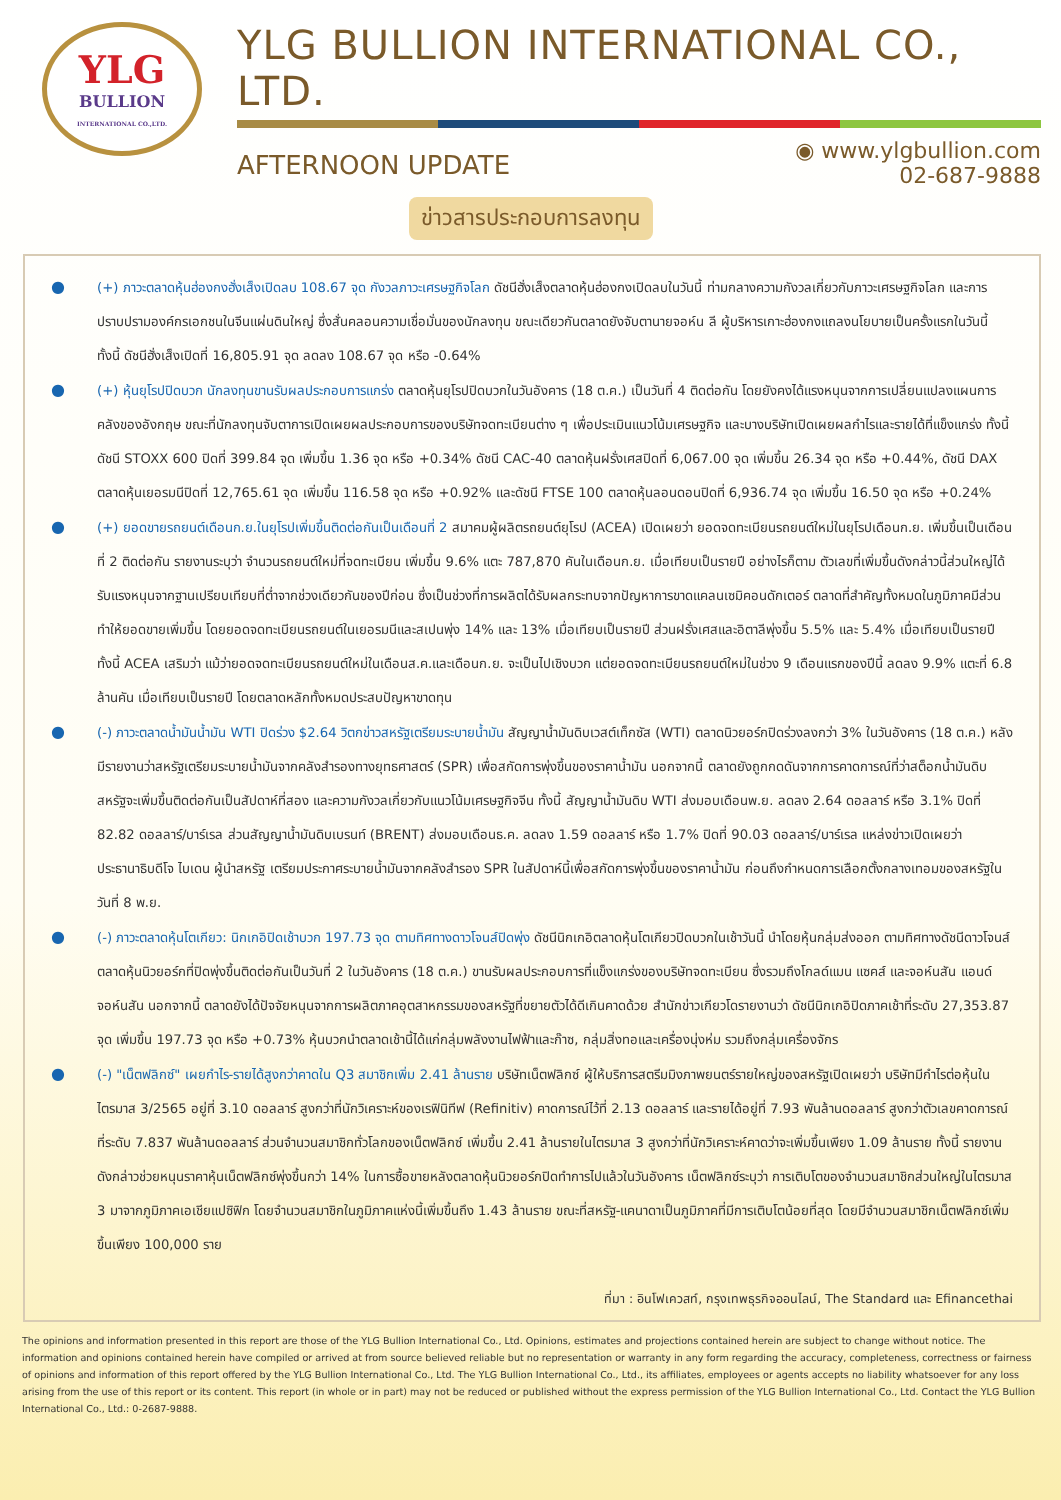YLG
BULLION
INTERNATIONAL CO.,LTD.
YLG BULLION INTERNATIONAL CO., LTD.
AFTERNOON UPDATE
◉ www.ylgbullion.com
02-687-9888
ข่าวสารประกอบการลงทุน
● (+) ภาวะตลาดหุ้นฮ่องกงฮั่งเส็งเปิดลบ 108.67 จุด กังวลภาวะเศรษฐกิจโลก ดัชนีฮั่งเส็งตลาดหุ้นฮ่องกงเปิดลบในวันนี้ ท่ามกลางความกังวลเกี่ยวกับภาวะเศรษฐกิจโลก และการปราบปรามองค์กรเอกชนในจีนแผ่นดินใหญ่ ซึ่งสั่นคลอนความเชื่อมั่นของนักลงทุน ขณะเดียวกันตลาดยังจับตานายจอห์น ลี ผู้บริหารเกาะฮ่องกงแถลงนโยบายเป็นครั้งแรกในวันนี้ ทั้งนี้ ดัชนีฮั่งเส็งเปิดที่ 16,805.91 จุด ลดลง 108.67 จุด หรือ -0.64%
● (+) หุ้นยุโรปปิดบวก นักลงทุนขานรับผลประกอบการแกร่ง ตลาดหุ้นยุโรปปิดบวกในวันอังคาร (18 ต.ค.) เป็นวันที่ 4 ติดต่อกัน โดยยังคงได้แรงหนุนจากการเปลี่ยนแปลงแผนการคลังของอังกฤษ ขณะที่นักลงทุนจับตาการเปิดเผยผลประกอบการของบริษัทจดทะเบียนต่าง ๆ เพื่อประเมินแนวโน้มเศรษฐกิจ และบางบริษัทเปิดเผยผลกำไรและรายได้ที่แข็งแกร่ง ทั้งนี้ ดัชนี STOXX 600 ปิดที่ 399.84 จุด เพิ่มขึ้น 1.36 จุด หรือ +0.34% ดัชนี CAC-40 ตลาดหุ้นฝรั่งเศสปิดที่ 6,067.00 จุด เพิ่มขึ้น 26.34 จุด หรือ +0.44%, ดัชนี DAX ตลาดหุ้นเยอรมนีปิดที่ 12,765.61 จุด เพิ่มขึ้น 116.58 จุด หรือ +0.92% และดัชนี FTSE 100 ตลาดหุ้นลอนดอนปิดที่ 6,936.74 จุด เพิ่มขึ้น 16.50 จุด หรือ +0.24%
● (+) ยอดขายรถยนต์เดือนก.ย.ในยุโรปเพิ่มขึ้นติดต่อกันเป็นเดือนที่ 2 สมาคมผู้ผลิตรถยนต์ยุโรป (ACEA) เปิดเผยว่า ยอดจดทะเบียนรถยนต์ใหม่ในยุโรปเดือนก.ย. เพิ่มขึ้นเป็นเดือนที่ 2 ติดต่อกัน รายงานระบุว่า จำนวนรถยนต์ใหม่ที่จดทะเบียน เพิ่มขึ้น 9.6% แตะ 787,870 คันในเดือนก.ย. เมื่อเทียบเป็นรายปี อย่างไรก็ตาม ตัวเลขที่เพิ่มขึ้นดังกล่าวนี้ส่วนใหญ่ได้รับแรงหนุนจากฐานเปรียบเทียบที่ต่ำจากช่วงเดียวกันของปีก่อน ซึ่งเป็นช่วงที่การผลิตได้รับผลกระทบจากปัญหาการขาดแคลนเซมิคอนดักเตอร์ ตลาดที่สำคัญทั้งหมดในภูมิภาคมีส่วนทำให้ยอดขายเพิ่มขึ้น โดยยอดจดทะเบียนรถยนต์ในเยอรมนีและสเปนพุ่ง 14% และ 13% เมื่อเทียบเป็นรายปี ส่วนฝรั่งเศสและอิตาลีพุ่งขึ้น 5.5% และ 5.4% เมื่อเทียบเป็นรายปี ทั้งนี้ ACEA เสริมว่า แม้ว่ายอดจดทะเบียนรถยนต์ใหม่ในเดือนส.ค.และเดือนก.ย. จะเป็นไปเชิงบวก แต่ยอดจดทะเบียนรถยนต์ใหม่ในช่วง 9 เดือนแรกของปีนี้ ลดลง 9.9% แตะที่ 6.8 ล้านคัน เมื่อเทียบเป็นรายปี โดยตลาดหลักทั้งหมดประสบปัญหาขาดทุน
● (-) ภาวะตลาดน้ำมันน้ำมัน WTI ปิดร่วง $2.64 วิตกข่าวสหรัฐเตรียมระบายน้ำมัน สัญญาน้ำมันดิบเวสต์เท็กซัส (WTI) ตลาดนิวยอร์กปิดร่วงลงกว่า 3% ในวันอังคาร (18 ต.ค.) หลังมีรายงานว่าสหรัฐเตรียมระบายน้ำมันจากคลังสำรองทางยุทธศาสตร์ (SPR) เพื่อสกัดการพุ่งขึ้นของราคาน้ำมัน นอกจากนี้ ตลาดยังถูกกดดันจากการคาดการณ์ที่ว่าสต็อกน้ำมันดิบสหรัฐจะเพิ่มขึ้นติดต่อกันเป็นสัปดาห์ที่สอง และความกังวลเกี่ยวกับแนวโน้มเศรษฐกิจจีน ทั้งนี้ สัญญาน้ำมันดิบ WTI ส่งมอบเดือนพ.ย. ลดลง 2.64 ดอลลาร์ หรือ 3.1% ปิดที่ 82.82 ดอลลาร์/บาร์เรล ส่วนสัญญาน้ำมันดิบเบรนท์ (BRENT) ส่งมอบเดือนธ.ค. ลดลง 1.59 ดอลลาร์ หรือ 1.7% ปิดที่ 90.03 ดอลลาร์/บาร์เรล แหล่งข่าวเปิดเผยว่า ประธานาธิบดีโจ ไบเดน ผู้นำสหรัฐ เตรียมประกาศระบายน้ำมันจากคลังสำรอง SPR ในสัปดาห์นี้เพื่อสกัดการพุ่งขึ้นของราคาน้ำมัน ก่อนถึงกำหนดการเลือกตั้งกลางเทอมของสหรัฐในวันที่ 8 พ.ย.
● (-) ภาวะตลาดหุ้นโตเกียว: นิกเกอิปิดเช้าบวก 197.73 จุด ตามทิศทางดาวโจนส์ปิดพุ่ง ดัชนีนิกเกอิตลาดหุ้นโตเกียวปิดบวกในเช้าวันนี้ นำโดยหุ้นกลุ่มส่งออก ตามทิศทางดัชนีดาวโจนส์ตลาดหุ้นนิวยอร์กที่ปิดพุ่งขึ้นติดต่อกันเป็นวันที่ 2 ในวันอังคาร (18 ต.ค.) ขานรับผลประกอบการที่แข็งแกร่งของบริษัทจดทะเบียน ซึ่งรวมถึงโกลด์แมน แซคส์ และจอห์นสัน แอนด์ จอห์นสัน นอกจากนี้ ตลาดยังได้ปัจจัยหนุนจากการผลิตภาคอุตสาหกรรมของสหรัฐที่ขยายตัวได้ดีเกินคาดด้วย สำนักข่าวเกียวโดรายงานว่า ดัชนีนิกเกอิปิดภาคเช้าที่ระดับ 27,353.87 จุด เพิ่มขึ้น 197.73 จุด หรือ +0.73% หุ้นบวกนำตลาดเช้านี้ได้แก่กลุ่มพลังงานไฟฟ้าและก๊าซ, กลุ่มสิ่งทอและเครื่องนุ่งห่ม รวมถึงกลุ่มเครื่องจักร
● (-) "เน็ตฟลิกซ์" เผยกำไร-รายได้สูงกว่าคาดใน Q3 สมาชิกเพิ่ม 2.41 ล้านราย บริษัทเน็ตฟลิกซ์ ผู้ให้บริการสตรีมมิงภาพยนตร์รายใหญ่ของสหรัฐเปิดเผยว่า บริษัทมีกำไรต่อหุ้นในไตรมาส 3/2565 อยู่ที่ 3.10 ดอลลาร์ สูงกว่าที่นักวิเคราะห์ของเรฟินิทีฟ (Refinitiv) คาดการณ์ไว้ที่ 2.13 ดอลลาร์ และรายได้อยู่ที่ 7.93 พันล้านดอลลาร์ สูงกว่าตัวเลขคาดการณ์ที่ระดับ 7.837 พันล้านดอลลาร์ ส่วนจำนวนสมาชิกทั่วโลกของเน็ตฟลิกซ์ เพิ่มขึ้น 2.41 ล้านรายในไตรมาส 3 สูงกว่าที่นักวิเคราะห์คาดว่าจะเพิ่มขึ้นเพียง 1.09 ล้านราย ทั้งนี้ รายงานดังกล่าวช่วยหนุนราคาหุ้นเน็ตฟลิกซ์พุ่งขึ้นกว่า 14% ในการซื้อขายหลังตลาดหุ้นนิวยอร์กปิดทำการไปแล้วในวันอังคาร เน็ตฟลิกซ์ระบุว่า การเติบโตของจำนวนสมาชิกส่วนใหญ่ในไตรมาส 3 มาจากภูมิภาคเอเชียแปซิฟิก โดยจำนวนสมาชิกในภูมิภาคแห่งนี้เพิ่มขึ้นถึง 1.43 ล้านราย ขณะที่สหรัฐ-แคนาดาเป็นภูมิภาคที่มีการเติบโตน้อยที่สุด โดยมีจำนวนสมาชิกเน็ตฟลิกซ์เพิ่มขึ้นเพียง 100,000 ราย
ที่มา : อินโฟเควสท์, กรุงเทพธุรกิจออนไลน์, The Standard และ Efinancethai
The opinions and information presented in this report are those of the YLG Bullion International Co., Ltd. Opinions, estimates and projections contained herein are subject to change without notice. The information and opinions contained herein have compiled or arrived at from source believed reliable but no representation or warranty in any form regarding the accuracy, completeness, correctness or fairness of opinions and information of this report offered by the YLG Bullion International Co., Ltd. The YLG Bullion International Co., Ltd., its affiliates, employees or agents accepts no liability whatsoever for any loss arising from the use of this report or its content. This report (in whole or in part) may not be reduced or published without the express permission of the YLG Bullion International Co., Ltd. Contact the YLG Bullion International Co., Ltd.: 0-2687-9888.